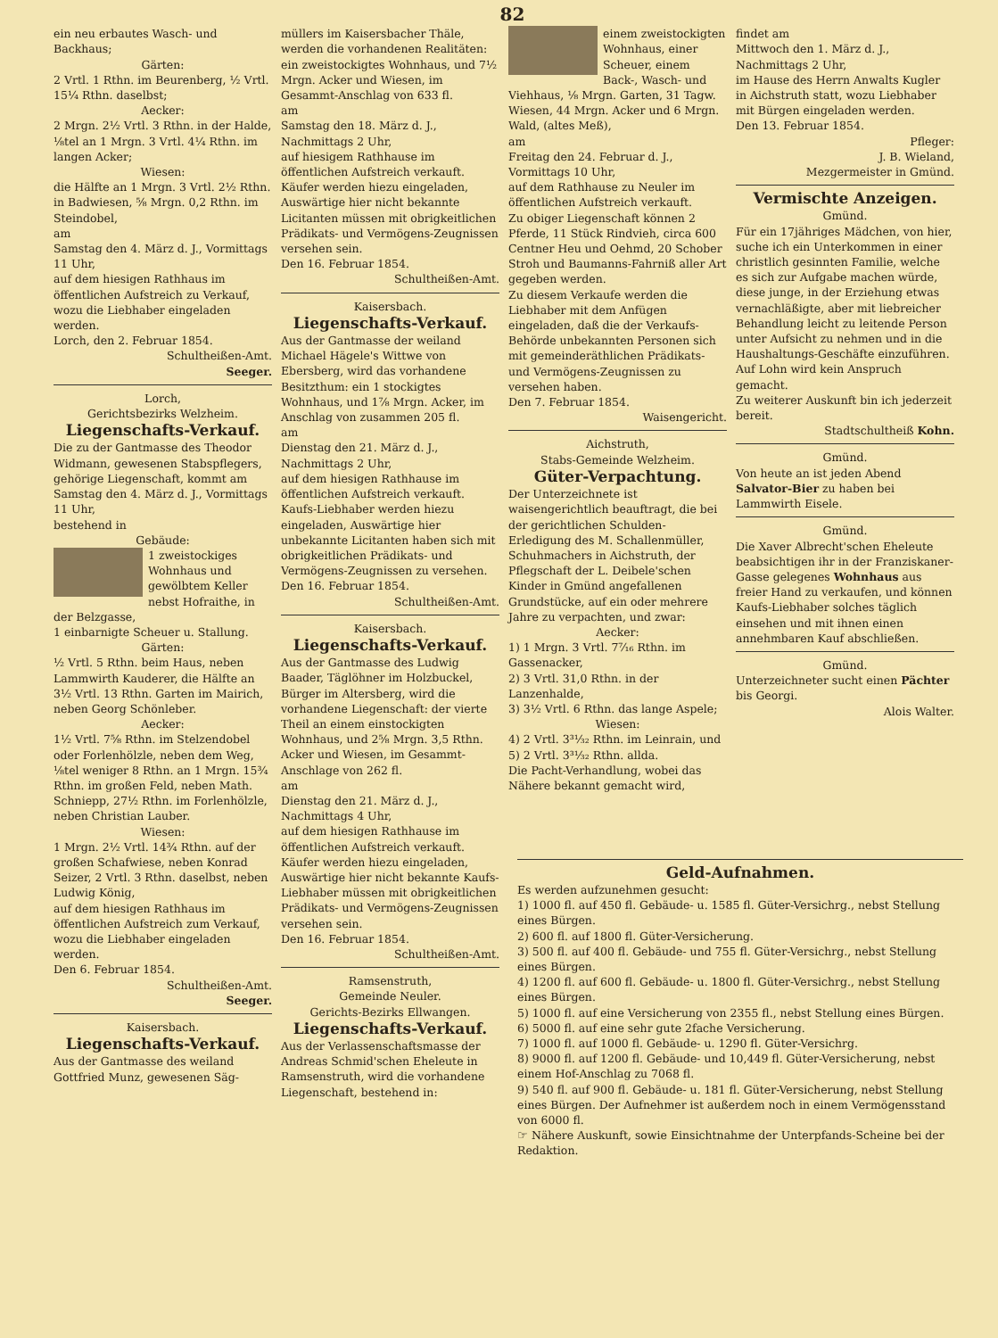82
ein neu erbautes Wasch- und Backhaus;
Gärten:
2 Vrtl. 1 Rthn. im Beurenberg, ½ Vrtl. 15¼ Rthn. daselbst;
Aecker:
2 Mrgn. 2½ Vrtl. 3 Rthn. in der Halde, ⅛tel an 1 Mrgn. 3 Vrtl. 4¼ Rthn. im langen Acker;
Wiesen:
die Hälfte an 1 Mrgn. 3 Vrtl. 2½ Rthn. in Badwiesen, ⅝ Mrgn. 0,2 Rthn. im Steindobel,
am
Samstag den 4. März d. J., Vormittags 11 Uhr,
auf dem hiesigen Rathhaus im öffentlichen Aufstreich zu Verkauf, wozu die Liebhaber eingeladen werden.
Lorch, den 2. Februar 1854.
Schultheißen-Amt.
Seeger.
Lorch,
Gerichtsbezirks Welzheim.
Liegenschafts-Verkauf.
Die zu der Gantmasse des Theodor Widmann, gewesenen Stabspflegers, gehörige Liegenschaft, kommt am
Samstag den 4. März d. J., Vormittags 11 Uhr,
bestehend in
Gebäude:
1 zweistockiges Wohnhaus und gewölbtem Keller nebst Hofraithe, in der Belzgasse,
1 einbarnigte Scheuer u. Stallung.
Gärten:
½ Vrtl. 5 Rthn. beim Haus, neben Lammwirth Kauderer, die Hälfte an 3½ Vrtl. 13 Rthn. Garten im Mairich, neben Georg Schönleber.
Aecker:
1½ Vrtl. 7⅝ Rthn. im Stelzendobel oder Forlenhölzle, neben dem Weg, ⅛tel weniger 8 Rthn. an 1 Mrgn. 15¾ Rthn. im großen Feld, neben Math. Schniepp, 27½ Rthn. im Forlenhölzle, neben Christian Lauber.
Wiesen:
1 Mrgn. 2½ Vrtl. 14¾ Rthn. auf der großen Schafwiese, neben Konrad Seizer, 2 Vrtl. 3 Rthn. daselbst, neben Ludwig König,
auf dem hiesigen Rathhaus im öffentlichen Aufstreich zum Verkauf, wozu die Liebhaber eingeladen werden.
Den 6. Februar 1854.
Schultheißen-Amt.
Seeger.
Kaisersbach.
Liegenschafts-Verkauf.
Aus der Gantmasse des weiland Gottfried Munz, gewesenen Säg-
müllers im Kaisersbacher Thäle, werden die vorhandenen Realitäten: ein zweistockigtes Wohnhaus, und 7½ Mrgn. Acker und Wiesen, im Gesammt-Anschlag von 633 fl.
am
Samstag den 18. März d. J., Nachmittags 2 Uhr,
auf hiesigem Rathhause im öffentlichen Aufstreich verkauft.
Käufer werden hiezu eingeladen, Auswärtige hier nicht bekannte Licitanten müssen mit obrigkeitlichen Prädikats- und Vermögens-Zeugnissen versehen sein.
Den 16. Februar 1854.
Schultheißen-Amt.
Kaisersbach.
Liegenschafts-Verkauf.
Aus der Gantmasse der weiland Michael Hägele's Wittwe von Ebersberg, wird das vorhandene Besitzthum: ein 1 stockigtes Wohnhaus, und 1⅞ Mrgn. Acker, im Anschlag von zusammen 205 fl.
am
Dienstag den 21. März d. J., Nachmittags 2 Uhr,
auf dem hiesigen Rathhause im öffentlichen Aufstreich verkauft.
Kaufs-Liebhaber werden hiezu eingeladen, Auswärtige hier unbekannte Licitanten haben sich mit obrigkeitlichen Prädikats- und Vermögens-Zeugnissen zu versehen.
Den 16. Februar 1854.
Schultheißen-Amt.
Kaisersbach.
Liegenschafts-Verkauf.
Aus der Gantmasse des Ludwig Baader, Täglöhner im Holzbuckel, Bürger im Altersberg, wird die vorhandene Liegenschaft: der vierte Theil an einem einstockigten Wohnhaus, und 2⅝ Mrgn. 3,5 Rthn. Acker und Wiesen, im Gesammt-Anschlage von 262 fl.
am
Dienstag den 21. März d. J., Nachmittags 4 Uhr,
auf dem hiesigen Rathhause im öffentlichen Aufstreich verkauft.
Käufer werden hiezu eingeladen, Auswärtige hier nicht bekannte Kaufs-Liebhaber müssen mit obrigkeitlichen Prädikats- und Vermögens-Zeugnissen versehen sein.
Den 16. Februar 1854.
Schultheißen-Amt.
Ramsenstruth,
Gemeinde Neuler.
Gerichts-Bezirks Ellwangen.
Liegenschafts-Verkauf.
Aus der Verlassenschaftsmasse der Andreas Schmid'schen Eheleute in Ramsenstruth, wird die vorhandene Liegenschaft, bestehend in:
einem zweistockigten Wohnhaus, einer Scheuer, einem Back-, Wasch- und Viehhaus, ⅛ Mrgn. Garten, 31 Tagw. Wiesen, 44 Mrgn. Acker und 6 Mrgn. Wald, (altes Meß),
am
Freitag den 24. Februar d. J., Vormittags 10 Uhr,
auf dem Rathhause zu Neuler im öffentlichen Aufstreich verkauft.
Zu obiger Liegenschaft können 2 Pferde, 11 Stück Rindvieh, circa 600 Centner Heu und Oehmd, 20 Schober Stroh und Baumanns-Fahrniß aller Art gegeben werden.
Zu diesem Verkaufe werden die Liebhaber mit dem Anfügen eingeladen, daß die der Verkaufs-Behörde unbekannten Personen sich mit gemeinderäthlichen Prädikats- und Vermögens-Zeugnissen zu versehen haben.
Den 7. Februar 1854.
Waisengericht.
Aichstruth,
Stabs-Gemeinde Welzheim.
Güter-Verpachtung.
Der Unterzeichnete ist waisengerichtlich beauftragt, die bei der gerichtlichen Schulden-Erledigung des M. Schallenmüller, Schuhmachers in Aichstruth, der Pflegschaft der L. Deibele'schen Kinder in Gmünd angefallenen Grundstücke, auf ein oder mehrere Jahre zu verpachten, und zwar:
Aecker:
1) 1 Mrgn. 3 Vrtl. 7⁷⁄₁₆ Rthn. im Gassenacker,
2) 3 Vrtl. 31,0 Rthn. in der Lanzenhalde,
3) 3½ Vrtl. 6 Rthn. das lange Aspele;
Wiesen:
4) 2 Vrtl. 3³¹⁄₃₂ Rthn. im Leinrain, und
5) 2 Vrtl. 3³¹⁄₃₂ Rthn. allda.
Die Pacht-Verhandlung, wobei das Nähere bekannt gemacht wird,
findet am
Mittwoch den 1. März d. J., Nachmittags 2 Uhr,
im Hause des Herrn Anwalts Kugler in Aichstruth statt, wozu Liebhaber mit Bürgen eingeladen werden.
Den 13. Februar 1854.
Pfleger:
J. B. Wieland,
Mezgermeister in Gmünd.
Vermischte Anzeigen.
Gmünd.
Für ein 17jähriges Mädchen, von hier, suche ich ein Unterkommen in einer christlich gesinnten Familie, welche es sich zur Aufgabe machen würde, diese junge, in der Erziehung etwas vernachläßigte, aber mit liebreicher Behandlung leicht zu leitende Person unter Aufsicht zu nehmen und in die Haushaltungs-Geschäfte einzuführen. Auf Lohn wird kein Anspruch gemacht.
Zu weiterer Auskunft bin ich jederzeit bereit.
Stadtschultheiß Kohn.
Gmünd.
Von heute an ist jeden Abend Salvator-Bier zu haben bei Lammwirth Eisele.
Gmünd.
Die Xaver Albrecht'schen Eheleute beabsichtigen ihr in der Franziskaner-Gasse gelegenes Wohnhaus aus freier Hand zu verkaufen, und können Kaufs-Liebhaber solches täglich einsehen und mit ihnen einen annehmbaren Kauf abschließen.
Gmünd.
Unterzeichneter sucht einen Pächter bis Georgi.
Alois Walter.
Geld-Aufnahmen.
Es werden aufzunehmen gesucht:
1) 1000 fl. auf 450 fl. Gebäude- u. 1585 fl. Güter-Versichrg., nebst Stellung eines Bürgen.
2) 600 fl. auf 1800 fl. Güter-Versicherung.
3) 500 fl. auf 400 fl. Gebäude- und 755 fl. Güter-Versichrg., nebst Stellung eines Bürgen.
4) 1200 fl. auf 600 fl. Gebäude- u. 1800 fl. Güter-Versichrg., nebst Stellung eines Bürgen.
5) 1000 fl. auf eine Versicherung von 2355 fl., nebst Stellung eines Bürgen.
6) 5000 fl. auf eine sehr gute 2fache Versicherung.
7) 1000 fl. auf 1000 fl. Gebäude- u. 1290 fl. Güter-Versichrg.
8) 9000 fl. auf 1200 fl. Gebäude- und 10,449 fl. Güter-Versicherung, nebst einem Hof-Anschlag zu 7068 fl.
9) 540 fl. auf 900 fl. Gebäude- u. 181 fl. Güter-Versicherung, nebst Stellung eines Bürgen. Der Aufnehmer ist außerdem noch in einem Vermögensstand von 6000 fl.
☞ Nähere Auskunft, sowie Einsichtnahme der Unterpfands-Scheine bei der Redaktion.